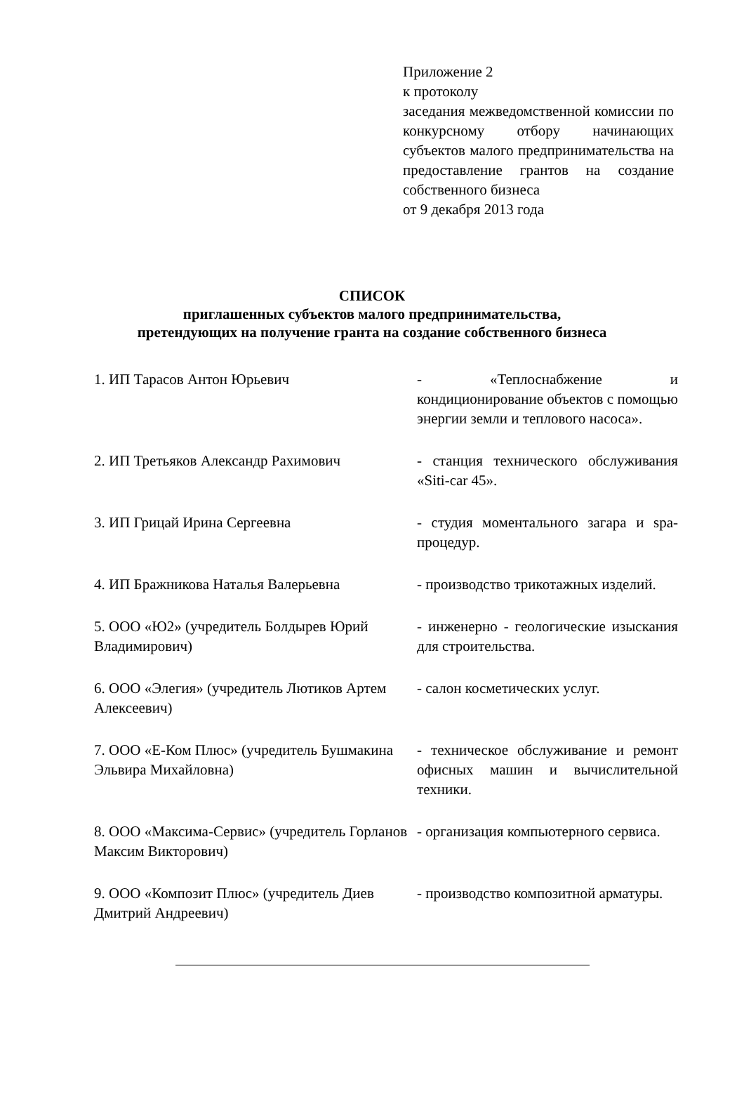Приложение 2
к протоколу
заседания межведомственной комиссии по конкурсному отбору начинающих субъектов малого предпринимательства на предоставление грантов на создание собственного бизнеса
от 9 декабря 2013 года
СПИСОК
приглашенных субъектов малого предпринимательства,
претендующих на получение гранта на создание собственного бизнеса
| 1. ИП Тарасов Антон Юрьевич | - «Теплоснабжение и кондиционирование объектов с помощью энергии земли и теплового насоса». |
| 2. ИП Третьяков Александр Рахимович | - станция технического обслуживания «Siti-car 45». |
| 3. ИП Грицай Ирина Сергеевна | - студия моментального загара и spa-процедур. |
| 4. ИП Бражникова Наталья Валерьевна | - производство трикотажных изделий. |
| 5. ООО «Ю2» (учредитель Болдырев Юрий Владимирович) | - инженерно - геологические изыскания для строительства. |
| 6. ООО «Элегия» (учредитель Лютиков Артем Алексеевич) | - салон косметических услуг. |
| 7. ООО «Е-Ком Плюс» (учредитель Бушмакина Эльвира Михайловна) | - техническое обслуживание и ремонт офисных машин и вычислительной техники. |
| 8. ООО «Максима-Сервис» (учредитель Горланов Максим Викторович) | - организация компьютерного сервиса. |
| 9. ООО «Композит Плюс» (учредитель Диев Дмитрий Андреевич) | - производство композитной арматуры. |